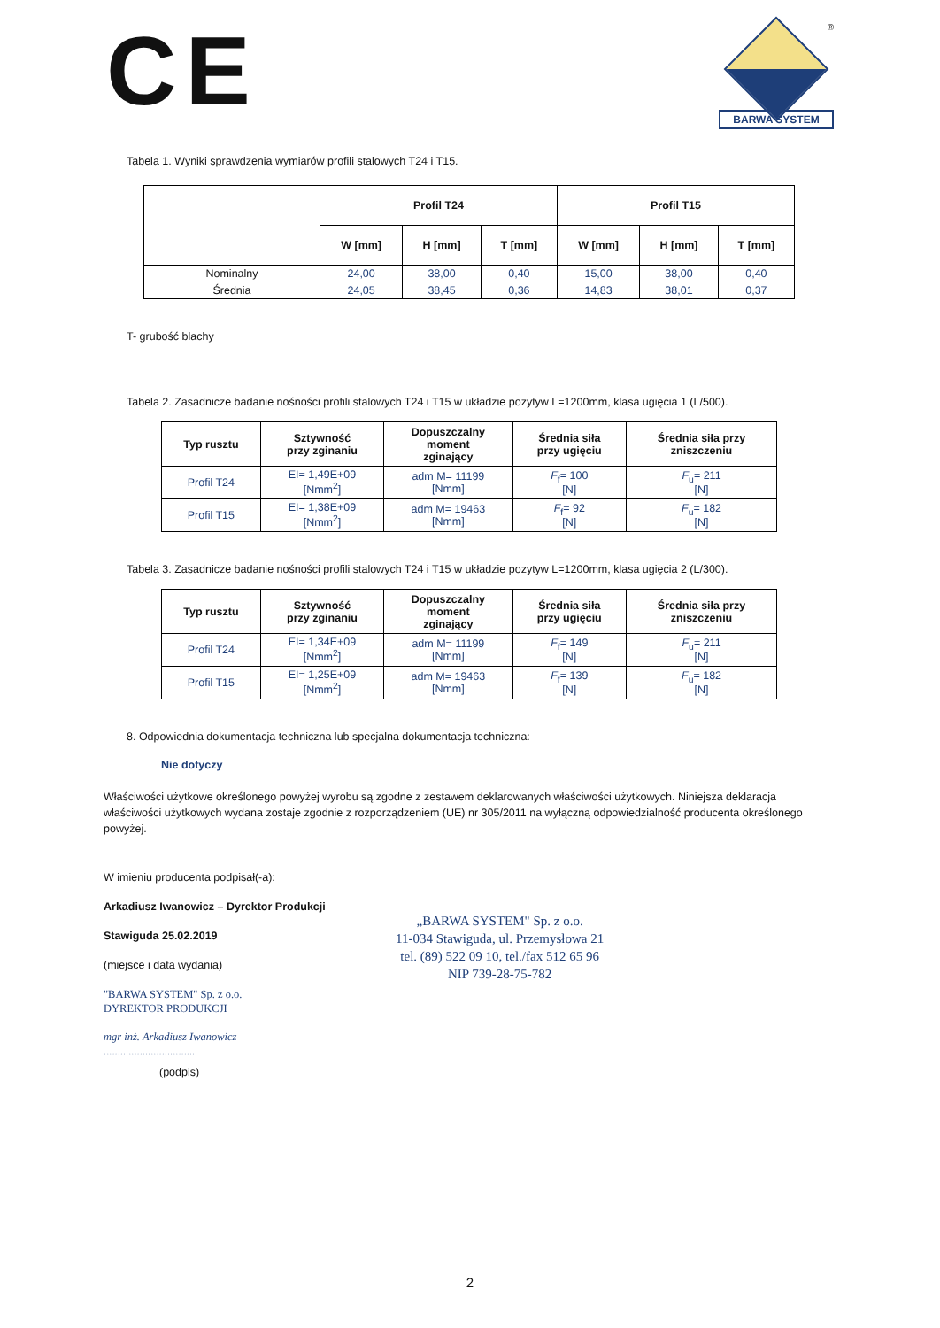CE
®
BARWA SYSTEM
Tabela 1. Wyniki sprawdzenia wymiarów profili stalowych T24 i T15.
| | Profil T24 | | | Profil T15 | | |
| --- | --- | --- | --- | --- | --- | --- |
| | W [mm] | H [mm] | T [mm] | W [mm] | H [mm] | T [mm] |
| Nominalny | 24,00 | 38,00 | 0,40 | 15,00 | 38,00 | 0,40 |
| Średnia | 24,05 | 38,45 | 0,36 | 14,83 | 38,01 | 0,37 |
T- grubość blachy
Tabela 2. Zasadnicze badanie nośności profili stalowych T24 i T15 w układzie pozytyw L=1200mm, klasa ugięcia 1 (L/500).
| Typ rusztu | Sztywność przy zginaniu | Dopuszczalny moment zginający | Średnia siła przy ugięciu | Średnia siła przy zniszczeniu |
| --- | --- | --- | --- | --- |
| Profil T24 | EI= 1,49E+09 [Nmm<sup>2</sup>] | adm M= 11199 [Nmm] | F<sub>f</sub>= 100 [N] | F<sub>u</sub>= 211 [N] |
| Profil T15 | EI= 1,38E+09 [Nmm<sup>2</sup>] | adm M= 19463 [Nmm] | F<sub>f</sub>= 92 [N] | F<sub>u</sub>= 182 [N] |
Tabela 3. Zasadnicze badanie nośności profili stalowych T24 i T15 w układzie pozytyw L=1200mm, klasa ugięcia 2 (L/300).
| Typ rusztu | Sztywność przy zginaniu | Dopuszczalny moment zginający | Średnia siła przy ugięciu | Średnia siła przy zniszczeniu |
| --- | --- | --- | --- | --- |
| Profil T24 | EI= 1,34E+09 [Nmm<sup>2</sup>] | adm M= 11199 [Nmm] | F<sub>f</sub>= 149 [N] | F<sub>u</sub>= 211 [N] |
| Profil T15 | EI= 1,25E+09 [Nmm<sup>2</sup>] | adm M= 19463 [Nmm] | F<sub>f</sub>= 139 [N] | F<sub>u</sub>= 182 [N] |
8. Odpowiednia dokumentacja techniczna lub specjalna dokumentacja techniczna:
Nie dotyczy
Właściwości użytkowe określonego powyżej wyrobu są zgodne z zestawem deklarowanych właściwości użytkowych. Niniejsza deklaracja właściwości użytkowych wydana zostaje zgodnie z rozporządzeniem (UE) nr 305/2011 na wyłączną odpowiedzialność producenta określonego powyżej.
W imieniu producenta podpisał(-a):
Arkadiusz Iwanowicz – Dyrektor Produkcji
Stawiguda 25.02.2019
(miejsce i data wydania)
"BARWA SYSTEM" Sp. z o.o.
DYREKTOR PRODUKCJI
mgr inż. Arkadiusz Iwanowicz
.................................
(podpis)
„BARWA SYSTEM" Sp. z o.o.
11-034 Stawiguda, ul. Przemysłowa 21
tel. (89) 522 09 10, tel./fax 512 65 96
NIP 739-28-75-782
2